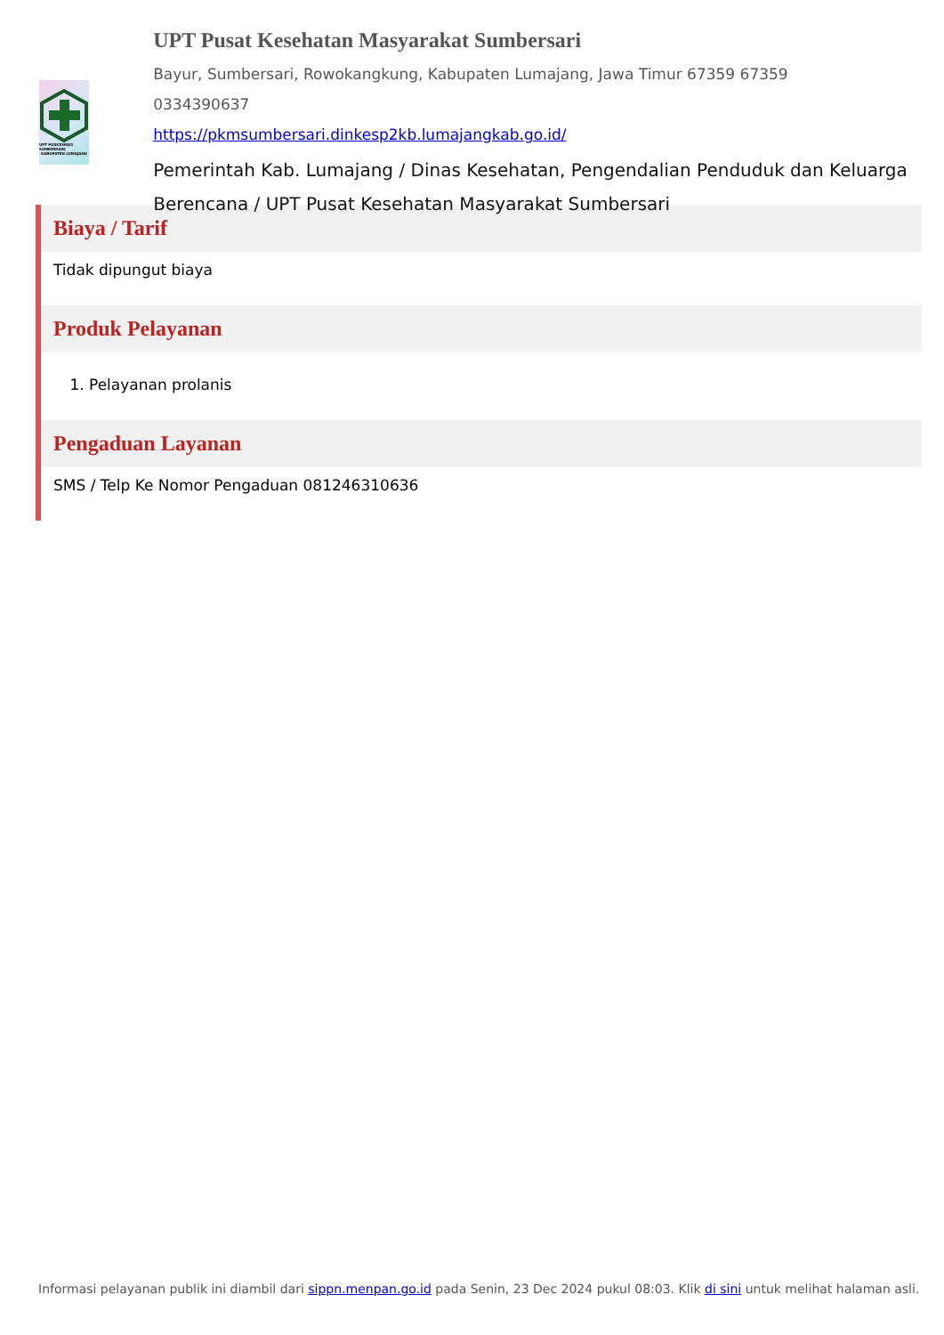UPT PUSKESMAS SUMBERSARI
KABUPATEN LUMAJANG
UPT Pusat Kesehatan Masyarakat Sumbersari
Bayur, Sumbersari, Rowokangkung, Kabupaten Lumajang, Jawa Timur 67359 67359
0334390637
https://pkmsumbersari.dinkesp2kb.lumajangkab.go.id/
Pemerintah Kab. Lumajang / Dinas Kesehatan, Pengendalian Penduduk dan Keluarga Berencana / UPT Pusat Kesehatan Masyarakat Sumbersari
Biaya / Tarif
Tidak dipungut biaya
Produk Pelayanan
1. Pelayanan prolanis
Pengaduan Layanan
SMS / Telp Ke Nomor Pengaduan 081246310636
Informasi pelayanan publik ini diambil dari sippn.menpan.go.id pada Senin, 23 Dec 2024 pukul 08:03. Klik di sini untuk melihat halaman asli.